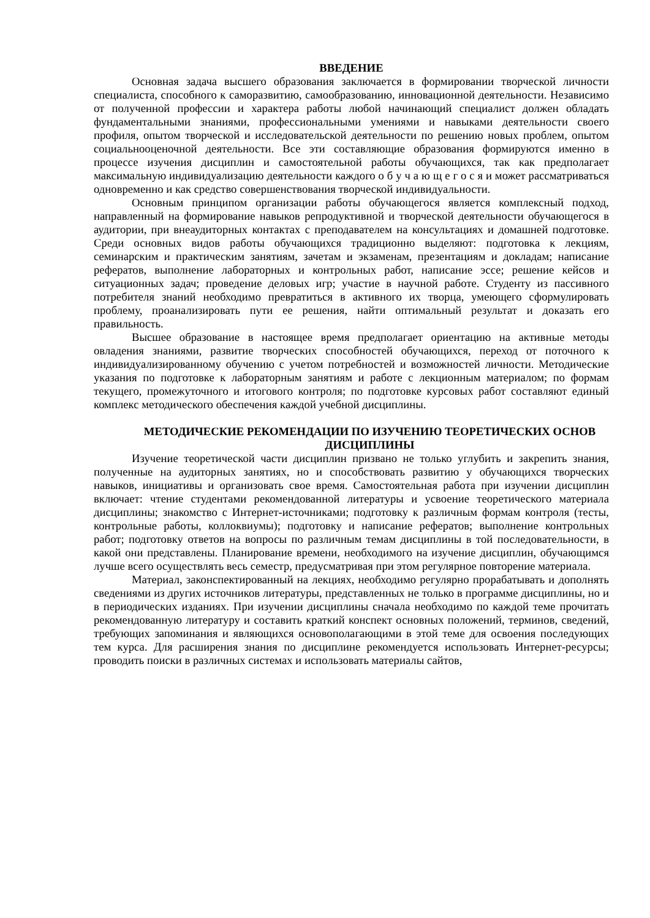ВВЕДЕНИЕ
Основная задача высшего образования заключается в формировании творческой личности специалиста, способного к саморазвитию, самообразованию, инновационной деятельности. Независимо от полученной профессии и характера работы любой начинающий специалист должен обладать фундаментальными знаниями, профессиональными умениями и навыками деятельности своего профиля, опытом творческой и исследовательской деятельности по решению новых проблем, опытом социальнооценочной деятельности. Все эти составляющие образования формируются именно в процессе изучения дисциплин и самостоятельной работы обучающихся, так как предполагает максимальную индивидуализацию деятельности каждого о б у ч а ю щ е г о с я и может рассматриваться одновременно и как средство совершенствования творческой индивидуальности.
Основным принципом организации работы обучающегося является комплексный подход, направленный на формирование навыков репродуктивной и творческой деятельности обучающегося в аудитории, при внеаудиторных контактах с преподавателем на консультациях и домашней подготовке. Среди основных видов работы обучающихся традиционно выделяют: подготовка к лекциям, семинарским и практическим занятиям, зачетам и экзаменам, презентациям и докладам; написание рефератов, выполнение лабораторных и контрольных работ, написание эссе; решение кейсов и ситуационных задач; проведение деловых игр; участие в научной работе. Студенту из пассивного потребителя знаний необходимо превратиться в активного их творца, умеющего сформулировать проблему, проанализировать пути ее решения, найти оптимальный результат и доказать его правильность.
Высшее образование в настоящее время предполагает ориентацию на активные методы овладения знаниями, развитие творческих способностей обучающихся, переход от поточного к индивидуализированному обучению с учетом потребностей и возможностей личности. Методические указания по подготовке к лабораторным занятиям и работе с лекционным материалом; по формам текущего, промежуточного и итогового контроля; по подготовке курсовых работ составляют единый комплекс методического обеспечения каждой учебной дисциплины.
МЕТОДИЧЕСКИЕ РЕКОМЕНДАЦИИ ПО ИЗУЧЕНИЮ ТЕОРЕТИЧЕСКИХ ОСНОВ ДИСЦИПЛИНЫ
Изучение теоретической части дисциплин призвано не только углубить и закрепить знания, полученные на аудиторных занятиях, но и способствовать развитию у обучающихся творческих навыков, инициативы и организовать свое время. Самостоятельная работа при изучении дисциплин включает: чтение студентами рекомендованной литературы и усвоение теоретического материала дисциплины; знакомство с Интернет-источниками; подготовку к различным формам контроля (тесты, контрольные работы, коллоквиумы); подготовку и написание рефератов; выполнение контрольных работ; подготовку ответов на вопросы по различным темам дисциплины в той последовательности, в какой они представлены. Планирование времени, необходимого на изучение дисциплин, обучающимся лучше всего осуществлять весь семестр, предусматривая при этом регулярное повторение материала.
Материал, законспектированный на лекциях, необходимо регулярно прорабатывать и дополнять сведениями из других источников литературы, представленных не только в программе дисциплины, но и в периодических изданиях. При изучении дисциплины сначала необходимо по каждой теме прочитать рекомендованную литературу и составить краткий конспект основных положений, терминов, сведений, требующих запоминания и являющихся основополагающими в этой теме для освоения последующих тем курса. Для расширения знания по дисциплине рекомендуется использовать Интернет-ресурсы; проводить поиски в различных системах и использовать материалы сайтов,